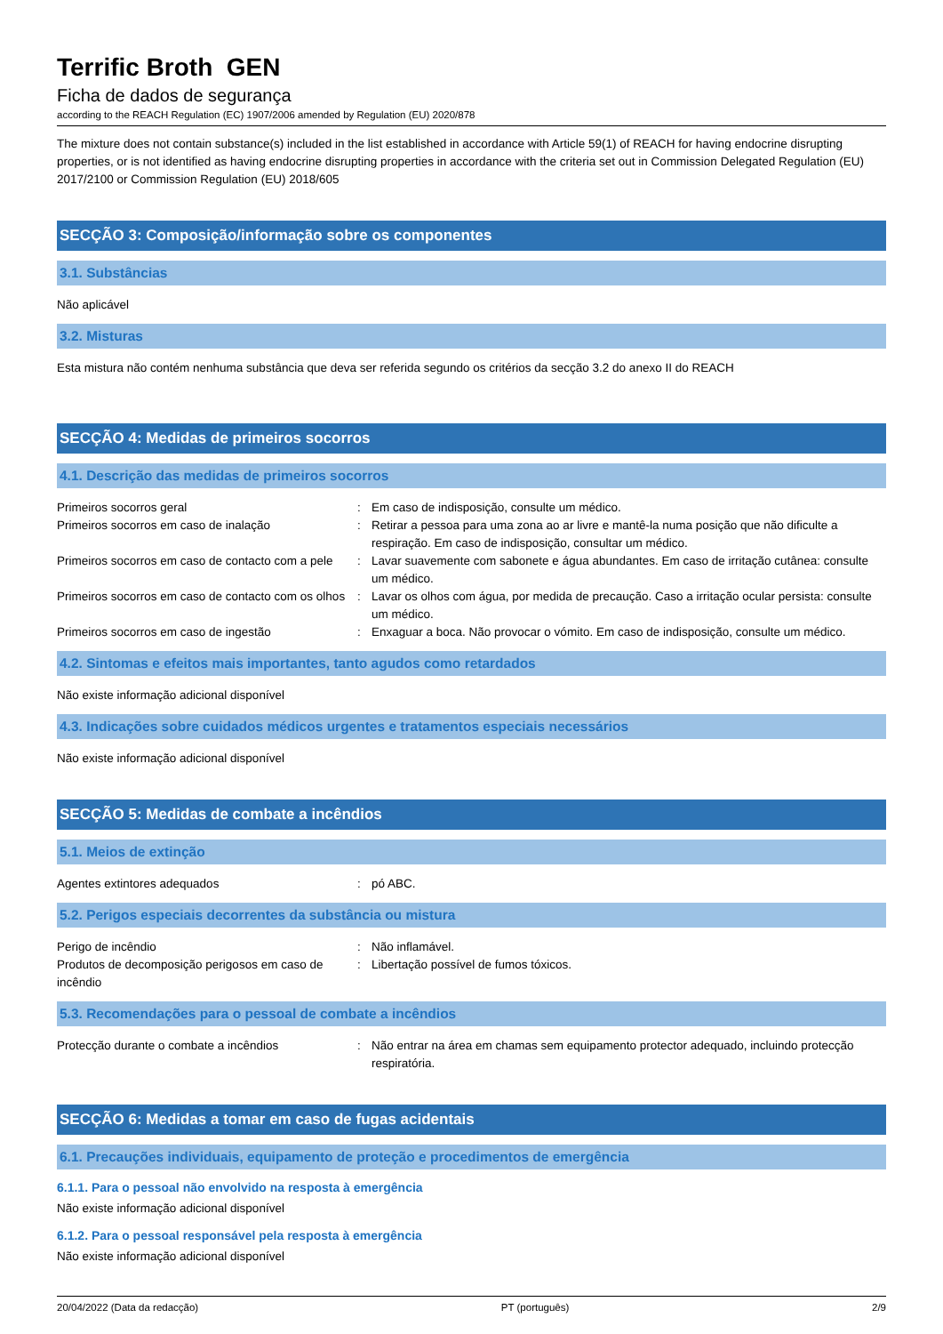Terrific Broth GEN
Ficha de dados de segurança
according to the REACH Regulation (EC) 1907/2006 amended by Regulation (EU) 2020/878
The mixture does not contain substance(s) included in the list established in accordance with Article 59(1) of REACH for having endocrine disrupting properties, or is not identified as having endocrine disrupting properties in accordance with the criteria set out in Commission Delegated Regulation (EU) 2017/2100 or Commission Regulation (EU) 2018/605
SECÇÃO 3: Composição/informação sobre os componentes
3.1. Substâncias
Não aplicável
3.2. Misturas
Esta mistura não contém nenhuma substância que deva ser referida segundo os critérios da secção 3.2 do anexo II do REACH
SECÇÃO 4: Medidas de primeiros socorros
4.1. Descrição das medidas de primeiros socorros
| Primeiros socorros geral | : | Em caso de indisposição, consulte um médico. |
| Primeiros socorros em caso de inalação | : | Retirar a pessoa para uma zona ao ar livre e mantê-la numa posição que não dificulte a respiração. Em caso de indisposição, consultar um médico. |
| Primeiros socorros em caso de contacto com a pele | : | Lavar suavemente com sabonete e água abundantes. Em caso de irritação cutânea: consulte um médico. |
| Primeiros socorros em caso de contacto com os olhos | : | Lavar os olhos com água, por medida de precaução. Caso a irritação ocular persista: consulte um médico. |
| Primeiros socorros em caso de ingestão | : | Enxaguar a boca. Não provocar o vómito. Em caso de indisposição, consulte um médico. |
4.2. Sintomas e efeitos mais importantes, tanto agudos como retardados
Não existe informação adicional disponível
4.3. Indicações sobre cuidados médicos urgentes e tratamentos especiais necessários
Não existe informação adicional disponível
SECÇÃO 5: Medidas de combate a incêndios
5.1. Meios de extinção
| Agentes extintores adequados | : | pó ABC. |
5.2. Perigos especiais decorrentes da substância ou mistura
| Perigo de incêndio | : | Não inflamável. |
| Produtos de decomposição perigosos em caso de incêndio | : | Libertação possível de fumos tóxicos. |
5.3. Recomendações para o pessoal de combate a incêndios
| Protecção durante o combate a incêndios | : | Não entrar na área em chamas sem equipamento protector adequado, incluindo protecção respiratória. |
SECÇÃO 6: Medidas a tomar em caso de fugas acidentais
6.1. Precauções individuais, equipamento de proteção e procedimentos de emergência
6.1.1. Para o pessoal não envolvido na resposta à emergência
Não existe informação adicional disponível
6.1.2. Para o pessoal responsável pela resposta à emergência
Não existe informação adicional disponível
20/04/2022 (Data da redacção) PT (português) 2/9